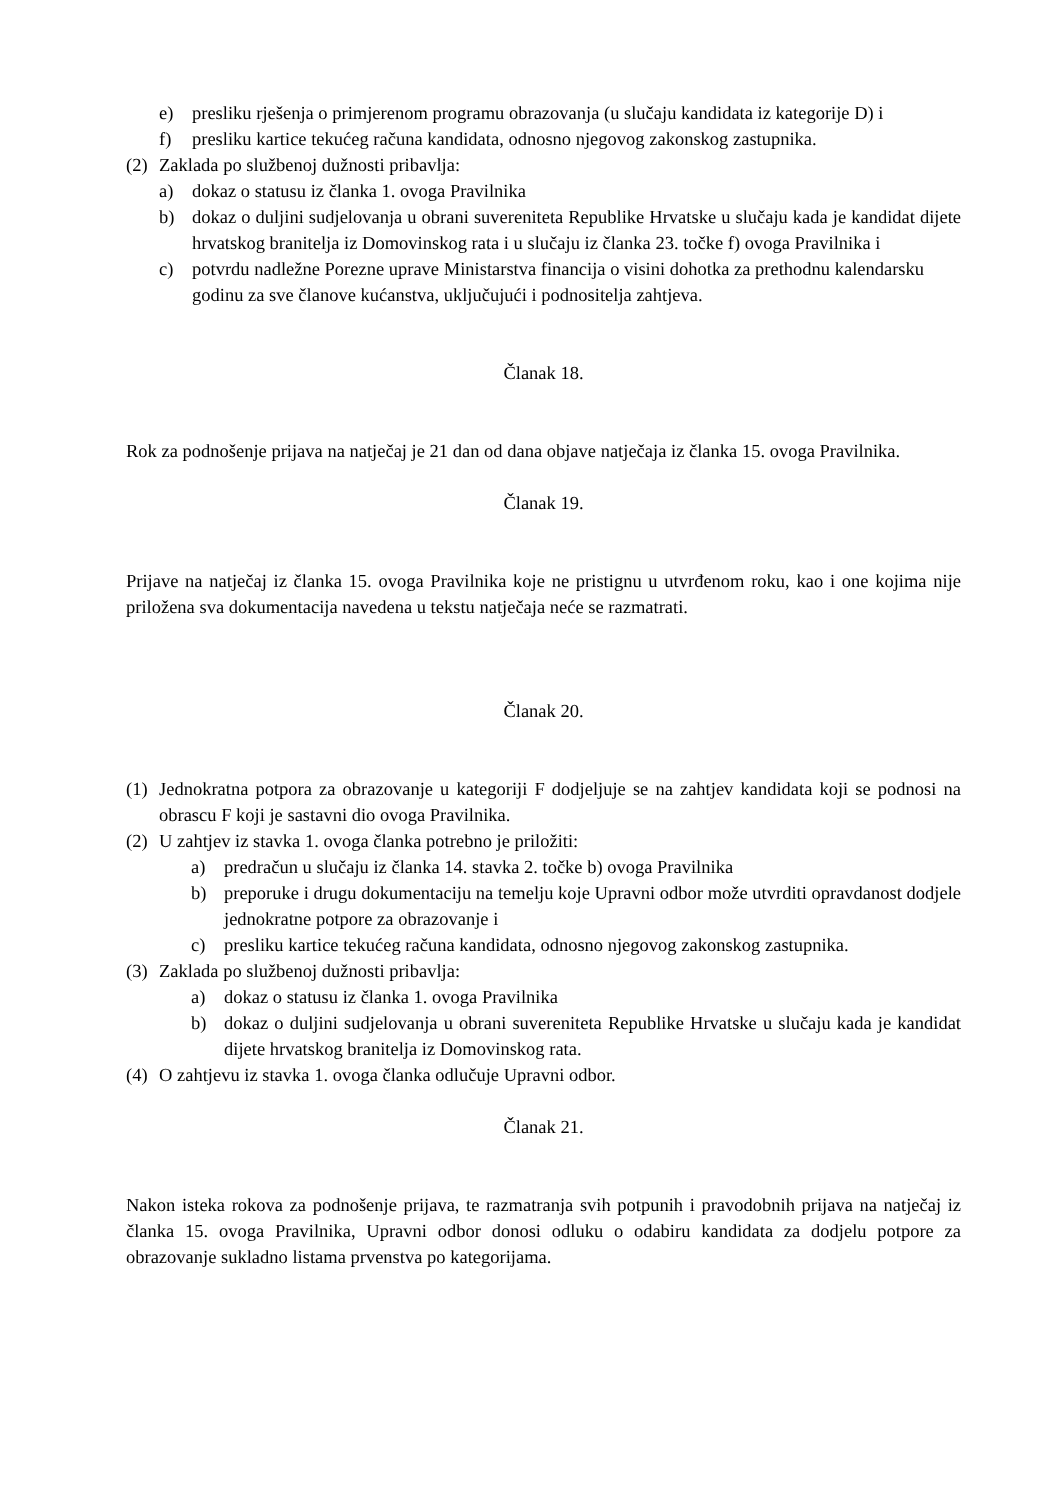e) presliku rješenja o primjerenom programu obrazovanja (u slučaju kandidata iz kategorije D) i
f) presliku kartice tekućeg računa kandidata, odnosno njegovog zakonskog zastupnika.
(2) Zaklada po službenoj dužnosti pribavlja:
a) dokaz o statusu iz članka 1. ovoga Pravilnika
b) dokaz o duljini sudjelovanja u obrani suvereniteta Republike Hrvatske u slučaju kada je kandidat dijete hrvatskog branitelja iz Domovinskog rata i u slučaju iz članka 23. točke f) ovoga Pravilnika i
c) potvrdu nadležne Porezne uprave Ministarstva financija o visini dohotka za prethodnu kalendarsku godinu za sve članove kućanstva, uključujući i podnositelja zahtjeva.
Članak 18.
Rok za podnošenje prijava na natječaj je 21 dan od dana objave natječaja iz članka 15. ovoga Pravilnika.
Članak 19.
Prijave na natječaj iz članka 15. ovoga Pravilnika koje ne pristignu u utvrđenom roku, kao i one kojima nije priložena sva dokumentacija navedena u tekstu natječaja neće se razmatrati.
Članak 20.
(1) Jednokratna potpora za obrazovanje u kategoriji F dodjeljuje se na zahtjev kandidata koji se podnosi na obrascu F koji je sastavni dio ovoga Pravilnika.
(2) U zahtjev iz stavka 1. ovoga članka potrebno je priložiti:
a) predračun u slučaju iz članka 14. stavka 2. točke b) ovoga Pravilnika
b) preporuke i drugu dokumentaciju na temelju koje Upravni odbor može utvrditi opravdanost dodjele jednokratne potpore za obrazovanje i
c) presliku kartice tekućeg računa kandidata, odnosno njegovog zakonskog zastupnika.
(3) Zaklada po službenoj dužnosti pribavlja:
a) dokaz o statusu iz članka 1. ovoga Pravilnika
b) dokaz o duljini sudjelovanja u obrani suvereniteta Republike Hrvatske u slučaju kada je kandidat dijete hrvatskog branitelja iz Domovinskog rata.
(4) O zahtjevu iz stavka 1. ovoga članka odlučuje Upravni odbor.
Članak 21.
Nakon isteka rokova za podnošenje prijava, te razmatranja svih potpunih i pravodobnih prijava na natječaj iz članka 15. ovoga Pravilnika, Upravni odbor donosi odluku o odabiru kandidata za dodjelu potpore za obrazovanje sukladno listama prvenstva po kategorijama.